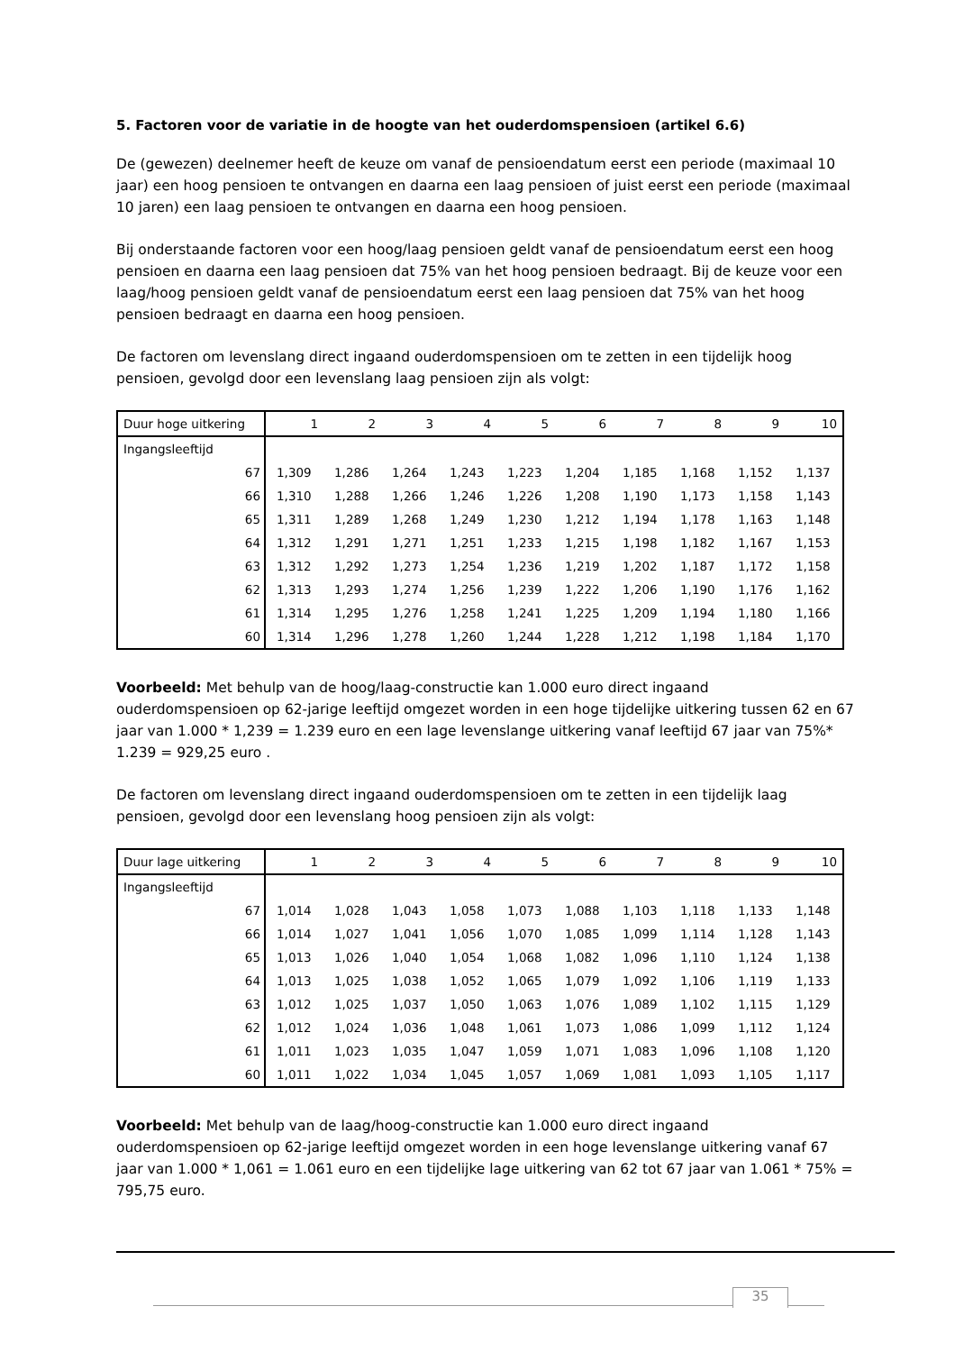5. Factoren voor de variatie in de hoogte van het ouderdomspensioen (artikel 6.6)
De (gewezen) deelnemer heeft de keuze om vanaf de pensioendatum eerst een periode (maximaal 10 jaar) een hoog pensioen te ontvangen en daarna een laag pensioen of juist eerst een periode (maximaal 10 jaren) een laag pensioen te ontvangen en daarna een hoog pensioen.
Bij onderstaande factoren voor een hoog/laag pensioen geldt vanaf de pensioendatum eerst een hoog pensioen en daarna een laag pensioen dat 75% van het hoog pensioen bedraagt. Bij de keuze voor een laag/hoog pensioen geldt vanaf de pensioendatum eerst een laag pensioen dat 75% van het hoog pensioen bedraagt en daarna een hoog pensioen.
De factoren om levenslang direct ingaand ouderdomspensioen om te zetten in een tijdelijk hoog pensioen, gevolgd door een levenslang laag pensioen zijn als volgt:
| Duur hoge uitkering | 1 | 2 | 3 | 4 | 5 | 6 | 7 | 8 | 9 | 10 |
| Ingangsleeftijd | | | | | | | | | | |
| 67 | 1,309 | 1,286 | 1,264 | 1,243 | 1,223 | 1,204 | 1,185 | 1,168 | 1,152 | 1,137 |
| 66 | 1,310 | 1,288 | 1,266 | 1,246 | 1,226 | 1,208 | 1,190 | 1,173 | 1,158 | 1,143 |
| 65 | 1,311 | 1,289 | 1,268 | 1,249 | 1,230 | 1,212 | 1,194 | 1,178 | 1,163 | 1,148 |
| 64 | 1,312 | 1,291 | 1,271 | 1,251 | 1,233 | 1,215 | 1,198 | 1,182 | 1,167 | 1,153 |
| 63 | 1,312 | 1,292 | 1,273 | 1,254 | 1,236 | 1,219 | 1,202 | 1,187 | 1,172 | 1,158 |
| 62 | 1,313 | 1,293 | 1,274 | 1,256 | 1,239 | 1,222 | 1,206 | 1,190 | 1,176 | 1,162 |
| 61 | 1,314 | 1,295 | 1,276 | 1,258 | 1,241 | 1,225 | 1,209 | 1,194 | 1,180 | 1,166 |
| 60 | 1,314 | 1,296 | 1,278 | 1,260 | 1,244 | 1,228 | 1,212 | 1,198 | 1,184 | 1,170 |
Voorbeeld: Met behulp van de hoog/laag-constructie kan 1.000 euro direct ingaand ouderdomspensioen op 62-jarige leeftijd omgezet worden in een hoge tijdelijke uitkering tussen 62 en 67 jaar van 1.000 * 1,239 = 1.239 euro en een lage levenslange uitkering vanaf leeftijd 67 jaar van 75%* 1.239 = 929,25 euro .
De factoren om levenslang direct ingaand ouderdomspensioen om te zetten in een tijdelijk laag pensioen, gevolgd door een levenslang hoog pensioen zijn als volgt:
| Duur lage uitkering | 1 | 2 | 3 | 4 | 5 | 6 | 7 | 8 | 9 | 10 |
| Ingangsleeftijd | | | | | | | | | | |
| 67 | 1,014 | 1,028 | 1,043 | 1,058 | 1,073 | 1,088 | 1,103 | 1,118 | 1,133 | 1,148 |
| 66 | 1,014 | 1,027 | 1,041 | 1,056 | 1,070 | 1,085 | 1,099 | 1,114 | 1,128 | 1,143 |
| 65 | 1,013 | 1,026 | 1,040 | 1,054 | 1,068 | 1,082 | 1,096 | 1,110 | 1,124 | 1,138 |
| 64 | 1,013 | 1,025 | 1,038 | 1,052 | 1,065 | 1,079 | 1,092 | 1,106 | 1,119 | 1,133 |
| 63 | 1,012 | 1,025 | 1,037 | 1,050 | 1,063 | 1,076 | 1,089 | 1,102 | 1,115 | 1,129 |
| 62 | 1,012 | 1,024 | 1,036 | 1,048 | 1,061 | 1,073 | 1,086 | 1,099 | 1,112 | 1,124 |
| 61 | 1,011 | 1,023 | 1,035 | 1,047 | 1,059 | 1,071 | 1,083 | 1,096 | 1,108 | 1,120 |
| 60 | 1,011 | 1,022 | 1,034 | 1,045 | 1,057 | 1,069 | 1,081 | 1,093 | 1,105 | 1,117 |
Voorbeeld: Met behulp van de laag/hoog-constructie kan 1.000 euro direct ingaand ouderdomspensioen op 62-jarige leeftijd omgezet worden in een hoge levenslange uitkering vanaf 67 jaar van 1.000 * 1,061 = 1.061 euro en een tijdelijke lage uitkering van 62 tot 67 jaar van 1.061 * 75% = 795,75 euro.
35